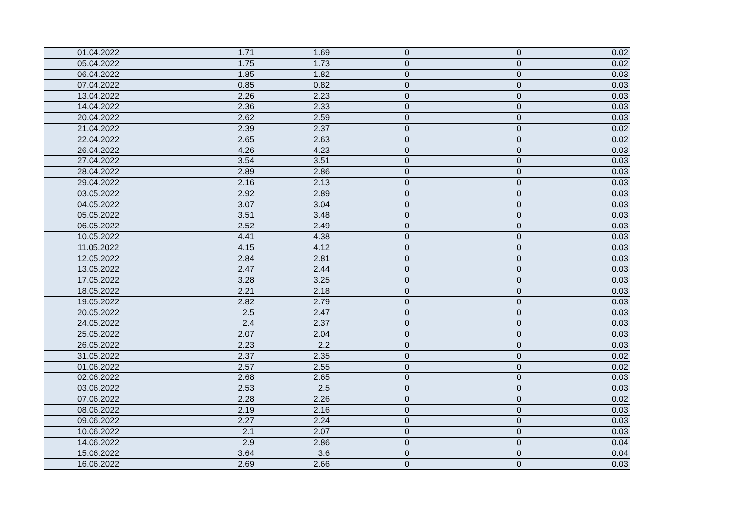| 01.04.2022 | 1.71 | 1.69 | 0 | 0 | 0.02 |
| 05.04.2022 | 1.75 | 1.73 | 0 | 0 | 0.02 |
| 06.04.2022 | 1.85 | 1.82 | 0 | 0 | 0.03 |
| 07.04.2022 | 0.85 | 0.82 | 0 | 0 | 0.03 |
| 13.04.2022 | 2.26 | 2.23 | 0 | 0 | 0.03 |
| 14.04.2022 | 2.36 | 2.33 | 0 | 0 | 0.03 |
| 20.04.2022 | 2.62 | 2.59 | 0 | 0 | 0.03 |
| 21.04.2022 | 2.39 | 2.37 | 0 | 0 | 0.02 |
| 22.04.2022 | 2.65 | 2.63 | 0 | 0 | 0.02 |
| 26.04.2022 | 4.26 | 4.23 | 0 | 0 | 0.03 |
| 27.04.2022 | 3.54 | 3.51 | 0 | 0 | 0.03 |
| 28.04.2022 | 2.89 | 2.86 | 0 | 0 | 0.03 |
| 29.04.2022 | 2.16 | 2.13 | 0 | 0 | 0.03 |
| 03.05.2022 | 2.92 | 2.89 | 0 | 0 | 0.03 |
| 04.05.2022 | 3.07 | 3.04 | 0 | 0 | 0.03 |
| 05.05.2022 | 3.51 | 3.48 | 0 | 0 | 0.03 |
| 06.05.2022 | 2.52 | 2.49 | 0 | 0 | 0.03 |
| 10.05.2022 | 4.41 | 4.38 | 0 | 0 | 0.03 |
| 11.05.2022 | 4.15 | 4.12 | 0 | 0 | 0.03 |
| 12.05.2022 | 2.84 | 2.81 | 0 | 0 | 0.03 |
| 13.05.2022 | 2.47 | 2.44 | 0 | 0 | 0.03 |
| 17.05.2022 | 3.28 | 3.25 | 0 | 0 | 0.03 |
| 18.05.2022 | 2.21 | 2.18 | 0 | 0 | 0.03 |
| 19.05.2022 | 2.82 | 2.79 | 0 | 0 | 0.03 |
| 20.05.2022 | 2.5 | 2.47 | 0 | 0 | 0.03 |
| 24.05.2022 | 2.4 | 2.37 | 0 | 0 | 0.03 |
| 25.05.2022 | 2.07 | 2.04 | 0 | 0 | 0.03 |
| 26.05.2022 | 2.23 | 2.2 | 0 | 0 | 0.03 |
| 31.05.2022 | 2.37 | 2.35 | 0 | 0 | 0.02 |
| 01.06.2022 | 2.57 | 2.55 | 0 | 0 | 0.02 |
| 02.06.2022 | 2.68 | 2.65 | 0 | 0 | 0.03 |
| 03.06.2022 | 2.53 | 2.5 | 0 | 0 | 0.03 |
| 07.06.2022 | 2.28 | 2.26 | 0 | 0 | 0.02 |
| 08.06.2022 | 2.19 | 2.16 | 0 | 0 | 0.03 |
| 09.06.2022 | 2.27 | 2.24 | 0 | 0 | 0.03 |
| 10.06.2022 | 2.1 | 2.07 | 0 | 0 | 0.03 |
| 14.06.2022 | 2.9 | 2.86 | 0 | 0 | 0.04 |
| 15.06.2022 | 3.64 | 3.6 | 0 | 0 | 0.04 |
| 16.06.2022 | 2.69 | 2.66 | 0 | 0 | 0.03 |